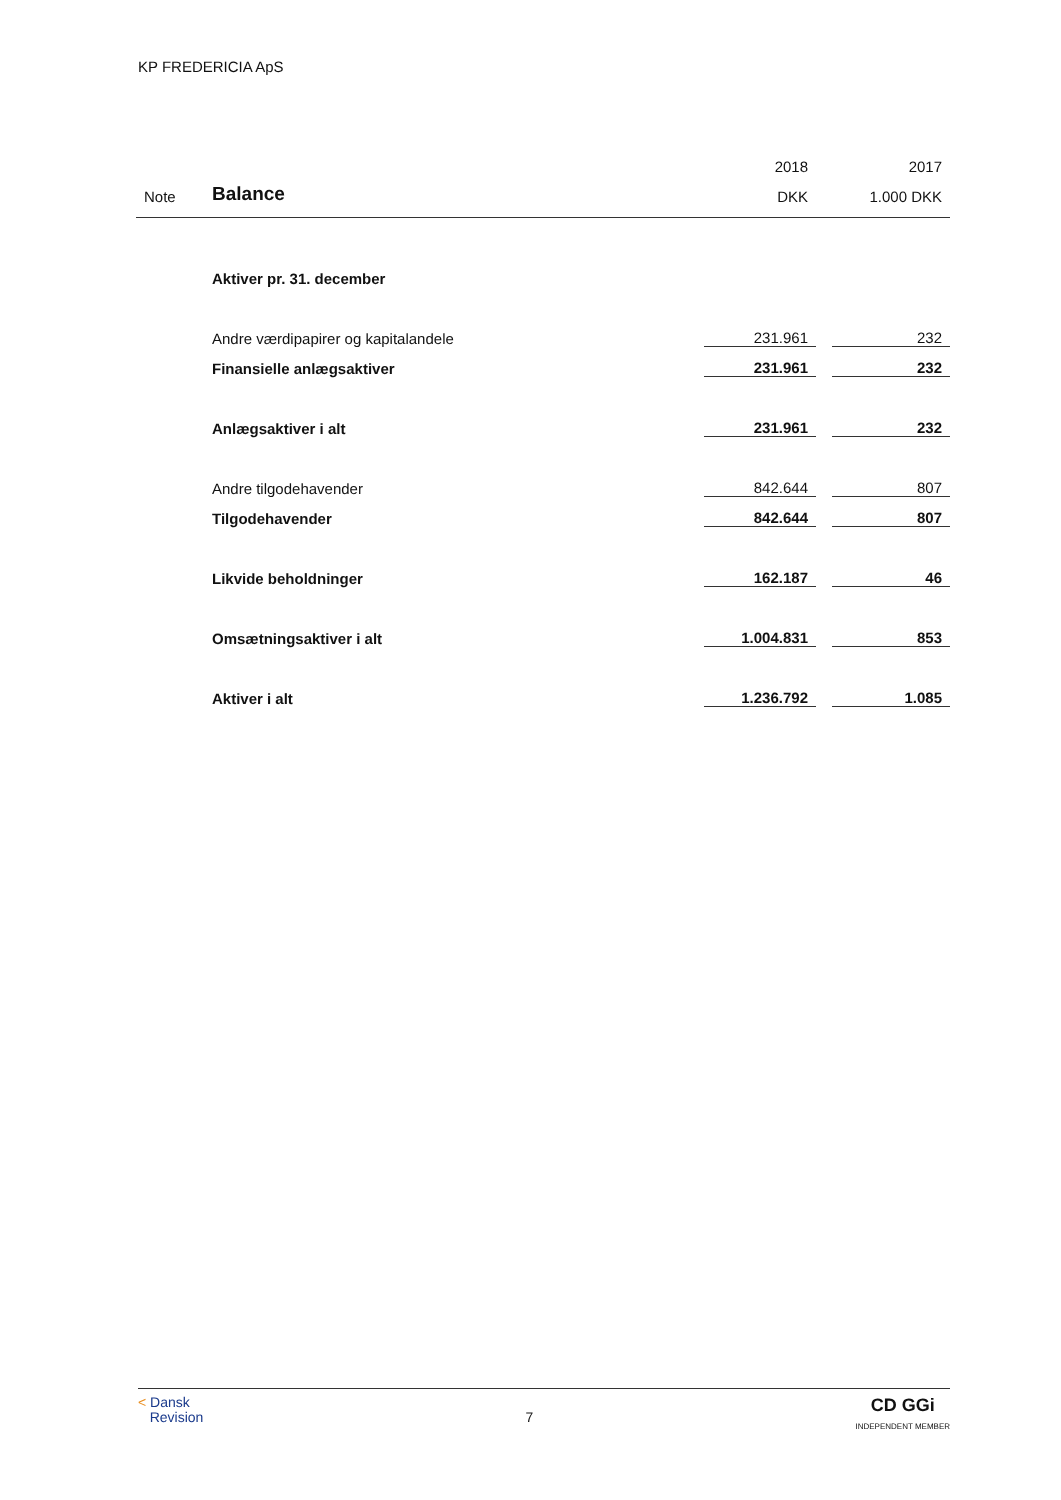KP FREDERICIA ApS
| | | 2018 | | 2017 |
| Note | Balance | DKK | | 1.000 DKK |
| | Aktiver pr. 31. december | | | |
| | Andre værdipapirer og kapitalandele | 231.961 | | 232 |
| | Finansielle anlægsaktiver | 231.961 | | 232 |
| | Anlægsaktiver i alt | 231.961 | | 232 |
| | Andre tilgodehavender | 842.644 | | 807 |
| | Tilgodehavender | 842.644 | | 807 |
| | Likvide beholdninger | 162.187 | | 46 |
| | Omsætningsaktiver i alt | 1.004.831 | | 853 |
| | Aktiver i alt | 1.236.792 | | 1.085 |
< Dansk
Revision
7
CD GGi
INDEPENDENT MEMBER